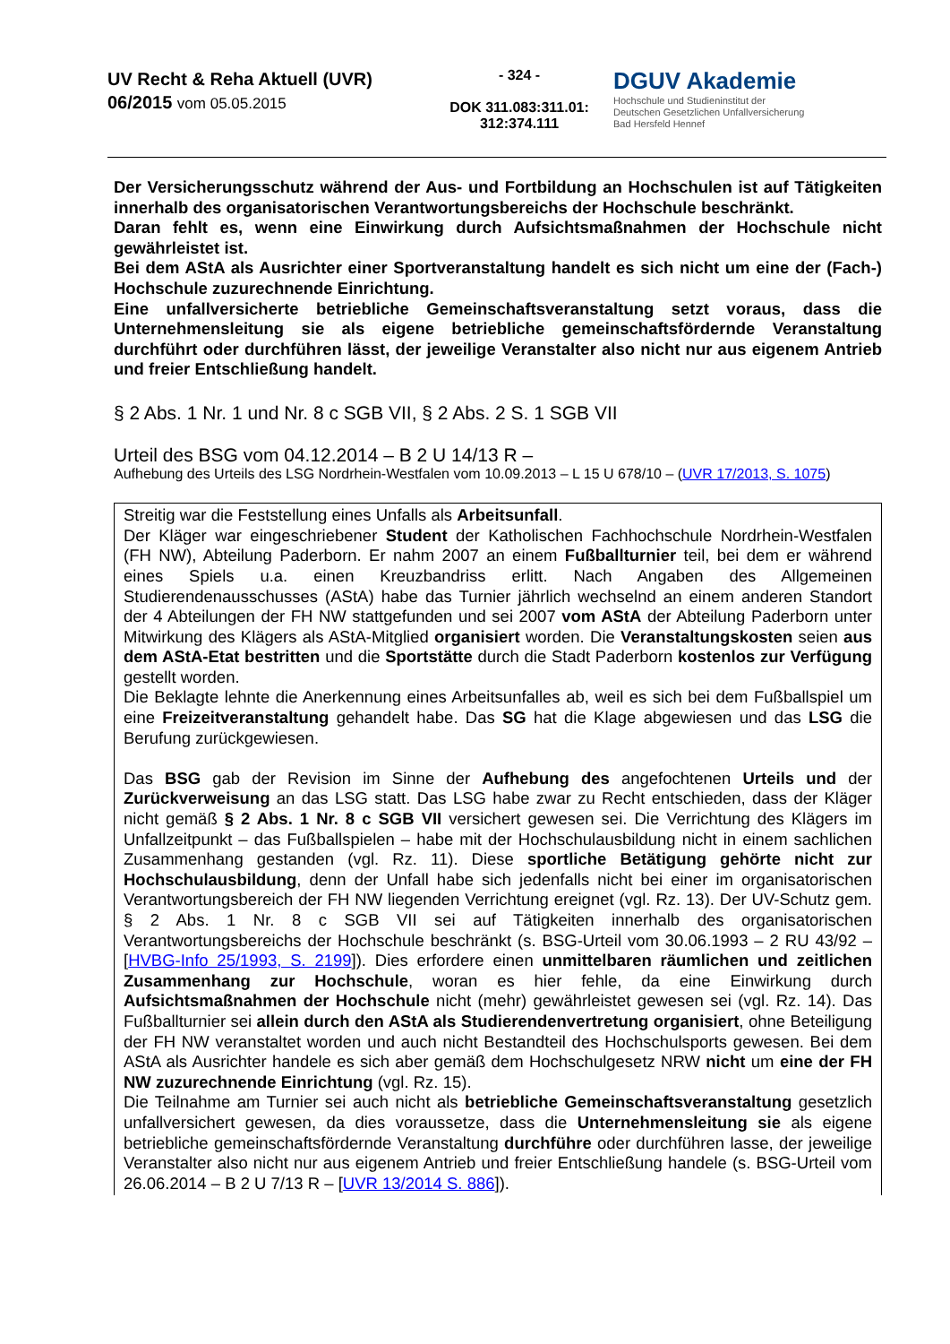UV Recht & Reha Aktuell (UVR)
06/2015 vom 05.05.2015
- 324 -
DOK 311.083:311.01:
312:374.111
DGUV Akademie
Hochschule und Studieninstitut der
Deutschen Gesetzlichen Unfallversicherung
Bad Hersfeld Hennef
Der Versicherungsschutz während der Aus- und Fortbildung an Hochschulen ist auf Tätigkeiten innerhalb des organisatorischen Verantwortungsbereichs der Hochschule beschränkt.
Daran fehlt es, wenn eine Einwirkung durch Aufsichtsmaßnahmen der Hochschule nicht gewährleistet ist.
Bei dem AStA als Ausrichter einer Sportveranstaltung handelt es sich nicht um eine der (Fach-) Hochschule zuzurechnende Einrichtung.
Eine unfallversicherte betriebliche Gemeinschaftsveranstaltung setzt voraus, dass die Unternehmensleitung sie als eigene betriebliche gemeinschaftsfördernde Veranstaltung durchführt oder durchführen lässt, der jeweilige Veranstalter also nicht nur aus eigenem Antrieb und freier Entschließung handelt.
§ 2 Abs. 1 Nr. 1 und Nr. 8 c SGB VII, § 2 Abs. 2 S. 1 SGB VII
Urteil des BSG vom 04.12.2014 – B 2 U 14/13 R –
Aufhebung des Urteils des LSG Nordrhein-Westfalen vom 10.09.2013 – L 15 U 678/10 – (UVR 17/2013, S. 1075)
Streitig war die Feststellung eines Unfalls als Arbeitsunfall.
Der Kläger war eingeschriebener Student der Katholischen Fachhochschule Nordrhein-Westfalen (FH NW), Abteilung Paderborn. Er nahm 2007 an einem Fußballturnier teil, bei dem er während eines Spiels u.a. einen Kreuzbandriss erlitt. Nach Angaben des Allgemeinen Studierendenausschusses (AStA) habe das Turnier jährlich wechselnd an einem anderen Standort der 4 Abteilungen der FH NW stattgefunden und sei 2007 vom AStA der Abteilung Paderborn unter Mitwirkung des Klägers als AStA-Mitglied organisiert worden. Die Veranstaltungskosten seien aus dem AStA-Etat bestritten und die Sportstätte durch die Stadt Paderborn kostenlos zur Verfügung gestellt worden.
Die Beklagte lehnte die Anerkennung eines Arbeitsunfalles ab, weil es sich bei dem Fußballspiel um eine Freizeitveranstaltung gehandelt habe. Das SG hat die Klage abgewiesen und das LSG die Berufung zurückgewiesen.
Das BSG gab der Revision im Sinne der Aufhebung des angefochtenen Urteils und der Zurückverweisung an das LSG statt. Das LSG habe zwar zu Recht entschieden, dass der Kläger nicht gemäß § 2 Abs. 1 Nr. 8 c SGB VII versichert gewesen sei. Die Verrichtung des Klägers im Unfallzeitpunkt – das Fußballspielen – habe mit der Hochschulausbildung nicht in einem sachlichen Zusammenhang gestanden (vgl. Rz. 11). Diese sportliche Betätigung gehörte nicht zur Hochschulausbildung, denn der Unfall habe sich jedenfalls nicht bei einer im organisatorischen Verantwortungsbereich der FH NW liegenden Verrichtung ereignet (vgl. Rz. 13). Der UV-Schutz gem. § 2 Abs. 1 Nr. 8 c SGB VII sei auf Tätigkeiten innerhalb des organisatorischen Verantwortungsbereichs der Hochschule beschränkt (s. BSG-Urteil vom 30.06.1993 – 2 RU 43/92 – [HVBG-Info 25/1993, S. 2199]). Dies erfordere einen unmittelbaren räumlichen und zeitlichen Zusammenhang zur Hochschule, woran es hier fehle, da eine Einwirkung durch Aufsichtsmaßnahmen der Hochschule nicht (mehr) gewährleistet gewesen sei (vgl. Rz. 14). Das Fußballturnier sei allein durch den AStA als Studierendenvertretung organisiert, ohne Beteiligung der FH NW veranstaltet worden und auch nicht Bestandteil des Hochschulsports gewesen. Bei dem AStA als Ausrichter handele es sich aber gemäß dem Hochschulgesetz NRW nicht um eine der FH NW zuzurechnende Einrichtung (vgl. Rz. 15).
Die Teilnahme am Turnier sei auch nicht als betriebliche Gemeinschaftsveranstaltung gesetzlich unfallversichert gewesen, da dies voraussetze, dass die Unternehmensleitung sie als eigene betriebliche gemeinschaftsfördernde Veranstaltung durchführe oder durchführen lasse, der jeweilige Veranstalter also nicht nur aus eigenem Antrieb und freier Entschließung handele (s. BSG-Urteil vom 26.06.2014 – B 2 U 7/13 R – [UVR 13/2014 S. 886]).